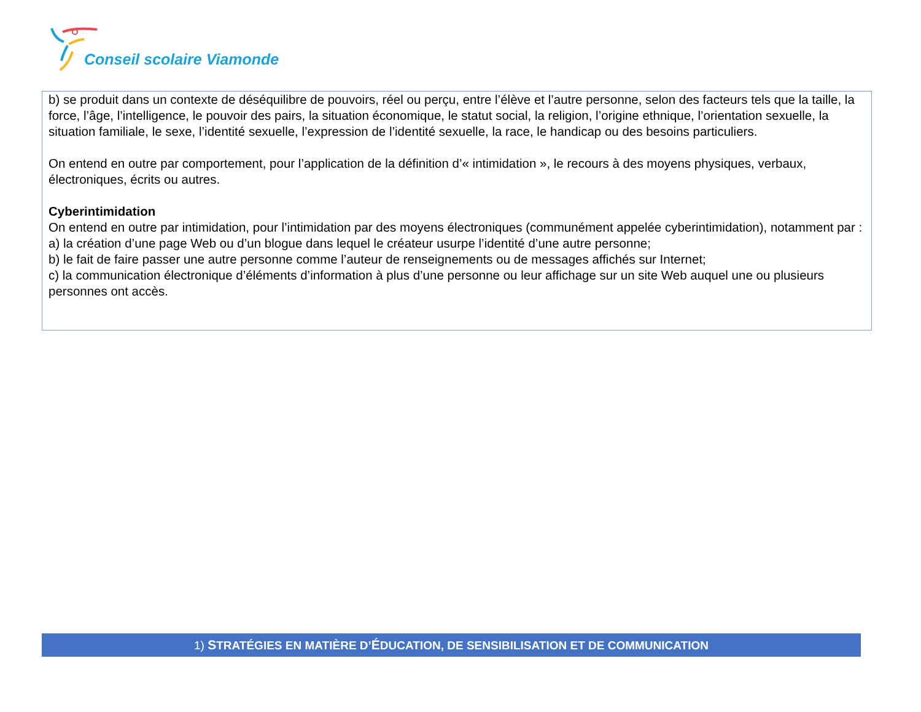Conseil scolaire Viamonde
b) se produit dans un contexte de déséquilibre de pouvoirs, réel ou perçu, entre l’élève et l’autre personne, selon des facteurs tels que la taille, la force, l’âge, l’intelligence, le pouvoir des pairs, la situation économique, le statut social, la religion, l’origine ethnique, l’orientation sexuelle, la situation familiale, le sexe, l’identité sexuelle, l’expression de l’identité sexuelle, la race, le handicap ou des besoins particuliers.
On entend en outre par comportement, pour l’application de la définition d’« intimidation », le recours à des moyens physiques, verbaux, électroniques, écrits ou autres.
Cyberintimidation
On entend en outre par intimidation, pour l’intimidation par des moyens électroniques (communément appelée cyberintimidation), notamment par :
a) la création d’une page Web ou d’un blogue dans lequel le créateur usurpe l’identité d’une autre personne;
b) le fait de faire passer une autre personne comme l’auteur de renseignements ou de messages affichés sur Internet;
c) la communication électronique d’éléments d’information à plus d’une personne ou leur affichage sur un site Web auquel une ou plusieurs personnes ont accès.
1) STRATÉGIES EN MATIÈRE D’ÉDUCATION, DE SENSIBILISATION ET DE COMMUNICATION